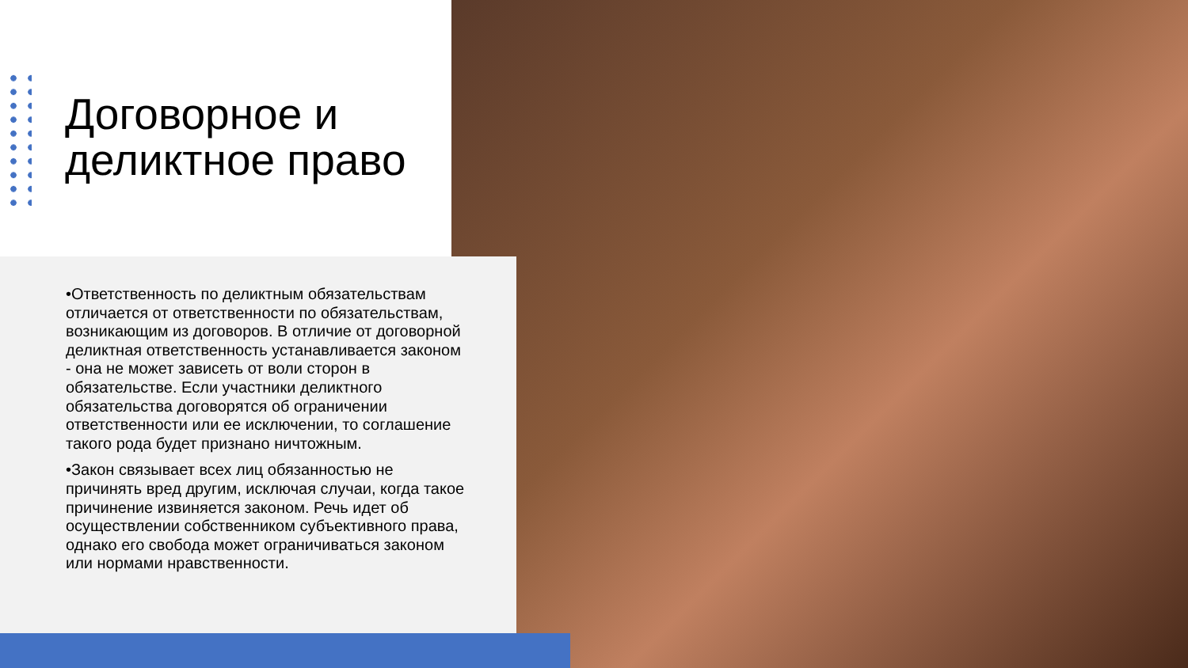Договорное и
деликтное право
•Ответственность по деликтным обязательствам отличается от ответственности по обязательствам, возникающим из договоров. В отличие от договорной деликтная ответственность устанавливается законом - она не может зависеть от воли сторон в обязательстве. Если участники деликтного обязательства договорятся об ограничении ответственности или ее исключении, то соглашение такого рода будет признано ничтожным.
•Закон связывает всех лиц обязанностью не причинять вред другим, исключая случаи, когда такое причинение извиняется законом. Речь идет об осуществлении собственником субъективного права, однако его свобода может ограничиваться законом или нормами нравственности.